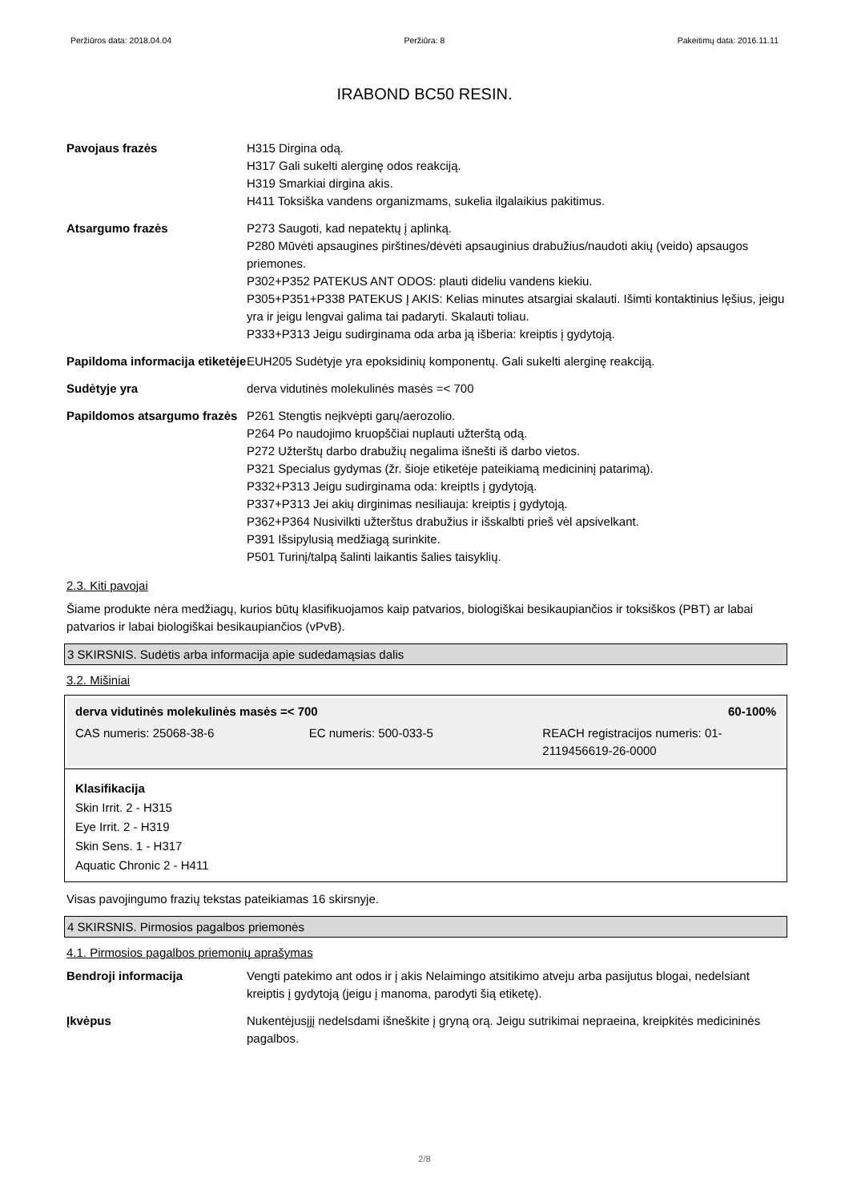Peržiūros data: 2018.04.04 Peržiūra: 8 Pakeitimų data: 2016.11.11
IRABOND BC50 RESIN.
| Pavojaus frazės | H315 Dirgina odą. H317 Gali sukelti alerginę odos reakciją. H319 Smarkiai dirgina akis. H411 Toksiška vandens organizmams, sukelia ilgalaikius pakitimus. |
| Atsargumo frazės | P273 Saugoti, kad nepatektų į aplinką. P280 Mūvėti apsaugines pirštines/dėvėti apsauginius drabužius/naudoti akių (veido) apsaugos priemones. P302+P352 PATEKUS ANT ODOS: plauti dideliu vandens kiekiu. P305+P351+P338 PATEKUS Į AKIS: Kelias minutes atsargiai skalauti. Išimti kontaktinius lęšius, jeigu yra ir jeigu lengvai galima tai padaryti. Skalauti toliau. P333+P313 Jeigu sudirginama oda arba ją išberia: kreiptis į gydytoją. |
| Papildoma informacija etiketėje | EUH205 Sudėtyje yra epoksidinių komponentų. Gali sukelti alerginę reakciją. |
| Sudėtyje yra | derva vidutinės molekulinės masės =< 700 |
| Papildomos atsargumo frazės | P261 Stengtis neįkvėpti garų/aerozolio. P264 Po naudojimo kruopščiai nuplauti užterštą odą. P272 Užterštų darbo drabužių negalima išnešti iš darbo vietos. P321 Specialus gydymas (žr. šioje etiketėje pateikiamą medicininį patarimą). P332+P313 Jeigu sudirginama oda: kreiptIs į gydytoją. P337+P313 Jei akių dirginimas nesiliauja: kreiptis į gydytoją. P362+P364 Nusivilkti užterštus drabužius ir išskalbti prieš vėl apsivelkant. P391 Išsipylusią medžiagą surinkite. P501 Turinį/talpą šalinti laikantis šalies taisyklių. |
2.3. Kiti pavojai
Šiame produkte nėra medžiagų, kurios būtų klasifikuojamos kaip patvarios, biologiškai besikaupiančios ir toksiškos (PBT) ar labai patvarios ir labai biologiškai besikaupiančios (vPvB).
3 SKIRSNIS. Sudėtis arba informacija apie sudedamąsias dalis
3.2. Mišiniai
derva vidutinės molekulinės masės =< 700 60-100%
CAS numeris: 25068-38-6 EC numeris: 500-033-5 REACH registracijos numeris: 01-2119456619-26-0000
Klasifikacija
Skin Irrit. 2 - H315
Eye Irrit. 2 - H319
Skin Sens. 1 - H317
Aquatic Chronic 2 - H411
Visas pavojingumo frazių tekstas pateikiamas 16 skirsnyje.
4 SKIRSNIS. Pirmosios pagalbos priemonės
4.1. Pirmosios pagalbos priemonių aprašymas
| Bendroji informacija | Vengti patekimo ant odos ir į akis Nelaimingo atsitikimo atveju arba pasijutus blogai, nedelsiant kreiptis į gydytoją (jeigu į manoma, parodyti šią etiketę). |
| Įkvėpus | Nukentėjusįjį nedelsdami išneškite į gryną orą. Jeigu sutrikimai nepraeina, kreipkitės medicininės pagalbos. |
2/8